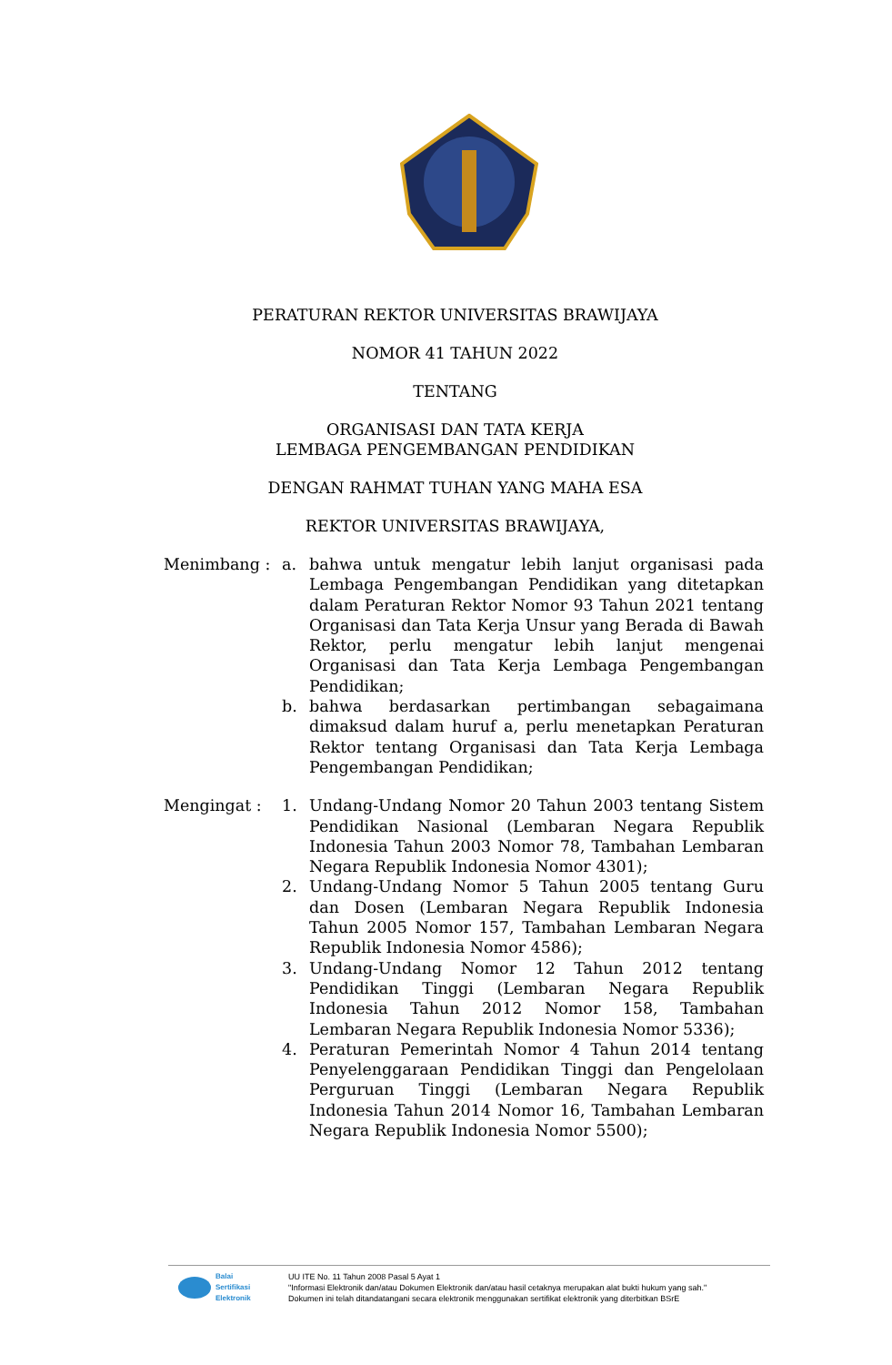PERATURAN REKTOR UNIVERSITAS BRAWIJAYA
NOMOR 41 TAHUN 2022
TENTANG
ORGANISASI DAN TATA KERJA
LEMBAGA PENGEMBANGAN PENDIDIKAN
DENGAN RAHMAT TUHAN YANG MAHA ESA
REKTOR UNIVERSITAS BRAWIJAYA,
Menimbang : a. bahwa untuk mengatur lebih lanjut organisasi pada Lembaga Pengembangan Pendidikan yang ditetapkan dalam Peraturan Rektor Nomor 93 Tahun 2021 tentang Organisasi dan Tata Kerja Unsur yang Berada di Bawah Rektor, perlu mengatur lebih lanjut mengenai Organisasi dan Tata Kerja Lembaga Pengembangan Pendidikan;
b. bahwa berdasarkan pertimbangan sebagaimana dimaksud dalam huruf a, perlu menetapkan Peraturan Rektor tentang Organisasi dan Tata Kerja Lembaga Pengembangan Pendidikan;
Mengingat : 1. Undang-Undang Nomor 20 Tahun 2003 tentang Sistem Pendidikan Nasional (Lembaran Negara Republik Indonesia Tahun 2003 Nomor 78, Tambahan Lembaran Negara Republik Indonesia Nomor 4301);
2. Undang-Undang Nomor 5 Tahun 2005 tentang Guru dan Dosen (Lembaran Negara Republik Indonesia Tahun 2005 Nomor 157, Tambahan Lembaran Negara Republik Indonesia Nomor 4586);
3. Undang-Undang Nomor 12 Tahun 2012 tentang Pendidikan Tinggi (Lembaran Negara Republik Indonesia Tahun 2012 Nomor 158, Tambahan Lembaran Negara Republik Indonesia Nomor 5336);
4. Peraturan Pemerintah Nomor 4 Tahun 2014 tentang Penyelenggaraan Pendidikan Tinggi dan Pengelolaan Perguruan Tinggi (Lembaran Negara Republik Indonesia Tahun 2014 Nomor 16, Tambahan Lembaran Negara Republik Indonesia Nomor 5500);
Balai
Sertifikasi
Elektronik
UU ITE No. 11 Tahun 2008 Pasal 5 Ayat 1
"Informasi Elektronik dan/atau Dokumen Elektronik dan/atau hasil cetaknya merupakan alat bukti hukum yang sah."
Dokumen ini telah ditandatangani secara elektronik menggunakan sertifikat elektronik yang diterbitkan BSrE